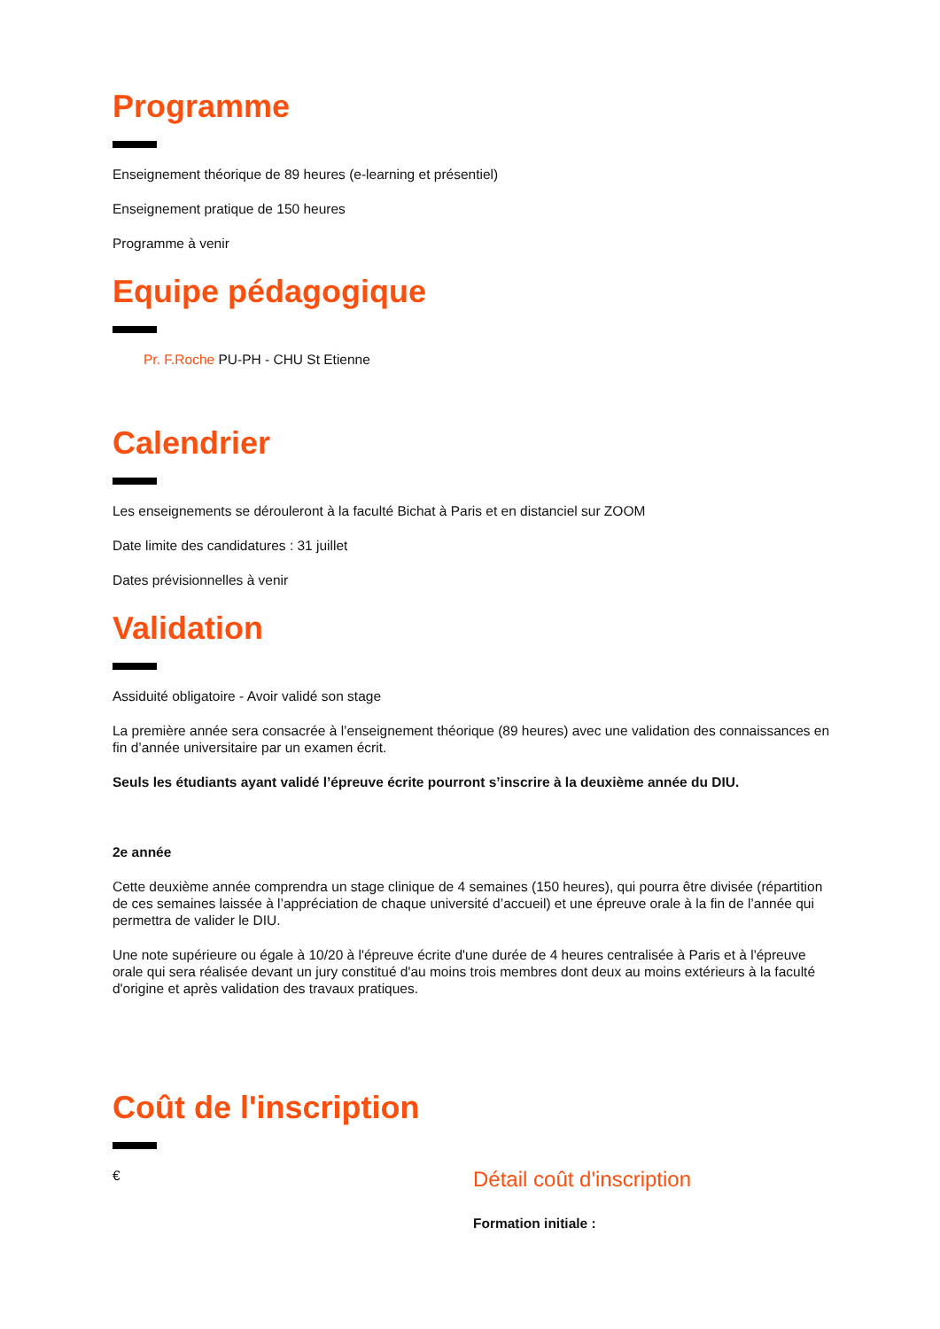Programme
Enseignement théorique de 89 heures (e-learning et présentiel)
Enseignement pratique de 150 heures
Programme à venir
Equipe pédagogique
Pr. F.Roche PU-PH - CHU St Etienne
Calendrier
Les enseignements se dérouleront à la faculté Bichat à Paris et en distanciel sur ZOOM
Date limite des candidatures : 31 juillet
Dates prévisionnelles à venir
Validation
Assiduité obligatoire - Avoir validé son stage
La première année sera consacrée à l’enseignement théorique (89 heures) avec une validation des connaissances en fin d’année universitaire par un examen écrit.
Seuls les étudiants ayant validé l’épreuve écrite pourront s’inscrire à la deuxième année du DIU.
2e année
Cette deuxième année comprendra un stage clinique de 4 semaines (150 heures), qui pourra être divisée (répartition de ces semaines laissée à l’appréciation de chaque université d’accueil) et une épreuve orale à la fin de l’année qui permettra de valider le DIU.
Une note supérieure ou égale à 10/20 à l'épreuve écrite d'une durée de 4 heures centralisée à Paris et à l'épreuve orale qui sera réalisée devant un jury constitué d'au moins trois membres dont deux au moins extérieurs à la faculté d'origine et après validation des travaux pratiques.
Coût de l'inscription
€
Détail coût d'inscription
Formation initiale :